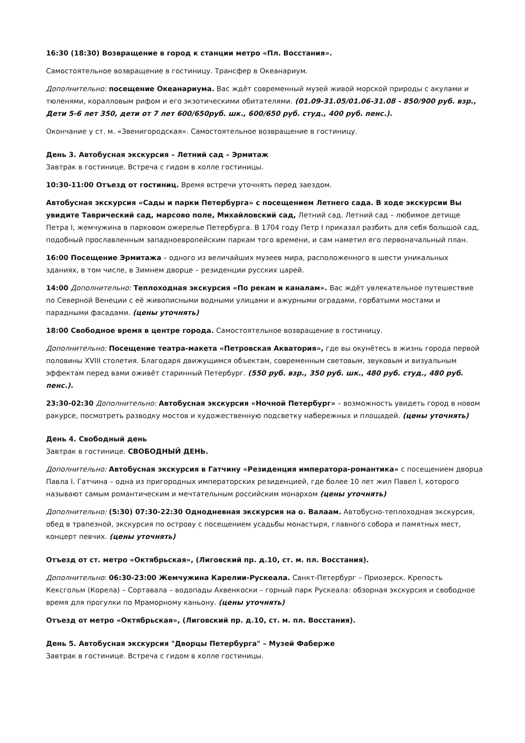16:30 (18:30) Возвращение в город к станции метро «Пл. Восстания».
Самостоятельное возвращение в гостиницу. Трансфер в Океанариум.
Дополнительно: посещение Океанариума. Вас ждёт современный музей живой морской природы с акулами и тюленями, коралловым рифом и его экзотическими обитателями. (01.09-31.05/01.06-31.08 - 850/900 руб. взр., Дети 5-6 лет 350, дети от 7 лет 600/650руб. шк., 600/650 руб. студ., 400 руб. пенс.).
Окончание у ст. м. «Звенигородская». Самостоятельное возвращение в гостиницу.
День 3. Автобусная экскурсия – Летний сад – Эрмитаж
Завтрак в гостинице. Встреча с гидом в холле гостиницы.
10:30-11:00 Отъезд от гостиниц. Время встречи уточнять перед заездом.
Автобусная экскурсия «Сады и парки Петербурга» с посещением Летнего сада. В ходе экскурсии Вы увидите Таврический сад, марсово поле, Михайловский сад, Летний сад. Летний сад – любимое детище Петра I, жемчужина в парковом ожерелье Петербурга. В 1704 году Петр I приказал разбить для себя большой сад, подобный прославленным западноевропейским паркам того времени, и сам наметил его первоначальный план.
16:00 Посещение Эрмитажа – одного из величайших музеев мира, расположенного в шести уникальных зданиях, в том числе, в Зимнем дворце – резиденции русских царей.
14:00 Дополнительно: Теплоходная экскурсия «По рекам и каналам». Вас ждёт увлекательное путешествие по Северной Венеции с её живописными водными улицами и ажурными оградами, горбатыми мостами и парадными фасадами. (цены уточнять)
18:00 Свободное время в центре города. Самостоятельное возвращение в гостиницу.
Дополнительно: Посещение театра-макета «Петровская Акватория», где вы окунётесь в жизнь города первой половины XVIII столетия. Благодаря движущимся объектам, современным световым, звуковым и визуальным эффектам перед вами оживёт старинный Петербург. (550 руб. взр., 350 руб. шк., 480 руб. студ., 480 руб. пенс.).
23:30-02:30 Дополнительно: Автобусная экскурсия «Ночной Петербург» – возможность увидеть город в новом ракурсе, посмотреть разводку мостов и художественную подсветку набережных и площадей. (цены уточнять)
День 4. Свободный день
Завтрак в гостинице. СВОБОДНЫЙ ДЕНЬ.
Дополнительно: Автобусная экскурсия в Гатчину «Резиденция императора-романтика» с посещением дворца Павла I. Гатчина – одна из пригородных императорских резиденцией, где более 10 лет жил Павел I, которого называют самым романтическим и мечтательным российским монархом (цены уточнять)
Дополнительно: (5:30) 07:30-22:30 Однодневная экскурсия на о. Валаам. Автобусно-теплоходная экскурсия, обед в трапезной, экскурсия по острову с посещением усадьбы монастыря, главного собора и памятных мест, концерт певчих. (цены уточнять)
Отъезд от ст. метро «Октябрьская», (Лиговский пр. д.10, ст. м. пл. Восстания).
Дополнительно: 06:30-23:00 Жемчужина Карелии-Рускеала. Санкт-Петербург – Приозерск. Крепость Кексгольм (Корела) – Сортавала – водопады Ахвенкоски – горный парк Рускеала: обзорная экскурсия и свободное время для прогулки по Мраморному каньону. (цены уточнять)
Отъезд от метро «Октябрьская», (Лиговский пр. д.10, ст. м. пл. Восстания).
День 5. Автобусная экскурсия "Дворцы Петербурга" – Музей Фаберже
Завтрак в гостинице. Встреча с гидом в холле гостиницы.